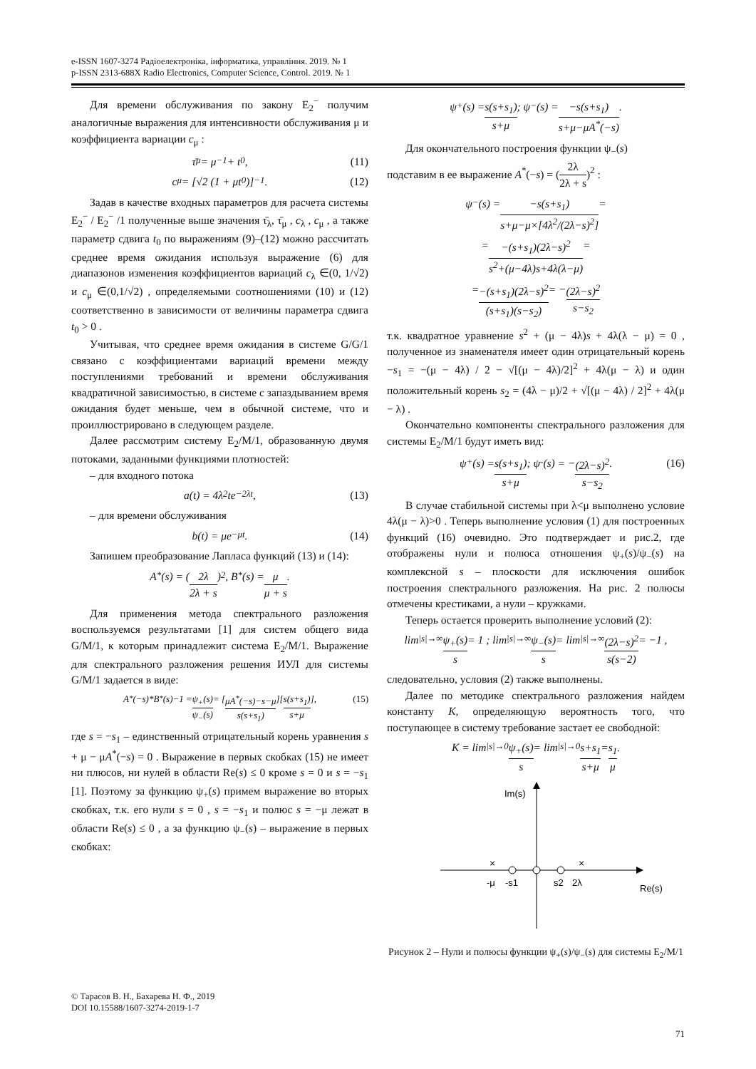e-ISSN 1607-3274 Радіоелектроніка, інформатика, управління. 2019. № 1
p-ISSN 2313-688X Radio Electronics, Computer Science, Control. 2019. № 1
Для времени обслуживания по закону E<sub>2</sub><sup>−</sup> получим аналогичные выражения для интенсивности обслуживания μ и коэффициента вариации c<sub>μ</sub> :
τ̄<sub>μ</sub> = μ<sup>−1</sup> + t<sub>0</sub> , (11)
c<sub>μ</sub> = [√2 (1 + μt<sub>0</sub>)]<sup>−1</sup> . (12)
Задав в качестве входных параметров для расчета системы E<sub>2</sub><sup>−</sup> / E<sub>2</sub><sup>−</sup> /1 полученные выше значения τ̄<sub>λ</sub>, τ̄<sub>μ</sub> , c<sub>λ</sub> , c<sub>μ</sub> , а также параметр сдвига t<sub>0</sub> по выражениям (9)–(12) можно рассчитать среднее время ожидания используя выражение (6) для диапазонов изменения коэффициентов вариаций c<sub>λ</sub> ∈(0, 1/√2) и c<sub>μ</sub> ∈(0,1/√2) , определяемыми соотношениями (10) и (12) соответственно в зависимости от величины параметра сдвига t<sub>0</sub> > 0 .
Учитывая, что среднее время ожидания в системе G/G/1 связано с коэффициентами вариаций времени между поступлениями требований и времени обслуживания квадратичной зависимостью, в системе с запаздыванием время ожидания будет меньше, чем в обычной системе, что и проиллюстрировано в следующем разделе.
Далее рассмотрим систему E<sub>2</sub>/M/1, образованную двумя потоками, заданными функциями плотностей:
– для входного потока
a(t) = 4λ<sup>2</sup>te<sup>−2λt</sup> , (13)
– для времени обслуживания
b(t) = μe<sup>−μt</sup> . (14)
Запишем преобразование Лапласа функций (13) и (14):
A<sup>*</sup>(s) = (2λ 2λ + s)<sup>2</sup>, B<sup>*</sup>(s) = μ μ + s .
Для применения метода спектрального разложения воспользуемся результатами [1] для систем общего вида G/M/1, к которым принадлежит система E<sub>2</sub>/M/1. Выражение для спектрального разложения решения ИУЛ для системы G/M/1 задается в виде:
A<sup>*</sup>(−s)*B<sup>*</sup>(s)−1 = ψ<sub>+</sub>(s) ψ<sub>−</sub>(s) = [μA<sup>*</sup>(−s)−s−μ s(s+s<sub>1</sub>)][s(s+s<sub>1</sub>) s+μ], (15)
где s = −s<sub>1</sub> – единственный отрицательный корень уравнения s + μ − μA<sup>*</sup>(−s) = 0 . Выражение в первых скобках (15) не имеет ни плюсов, ни нулей в области Re(s) ≤ 0 кроме s = 0 и s = −s<sub>1</sub> [1]. Поэтому за функцию ψ<sub>+</sub>(s) примем выражение во вторых скобках, т.к. его нули s = 0 , s = −s<sub>1</sub> и полюс s = −μ лежат в области Re(s) ≤ 0 , а за функцию ψ<sub>−</sub>(s) – выражение в первых скобках:
ψ<sub>+</sub>(s) = s(s+s<sub>1</sub>) s+μ ; ψ<sub>−</sub>(s) = −s(s+s<sub>1</sub>) s+μ−μA<sup>*</sup>(−s) .
Для окончательного построения функции ψ<sub>−</sub>(s)
подставим в ее выражение A<sup>*</sup>(−s) = (2λ 2λ + s)<sup>2</sup> :
ψ<sub>−</sub>(s) = −s(s+s<sub>1</sub>) s+μ−μ×[4λ<sup>2</sup>/(2λ−s)<sup>2</sup>] =
= −(s+s<sub>1</sub>)(2λ−s)<sup>2</sup> s<sup>2</sup>+(μ−4λ)s+4λ(λ−μ) =
= −(s+s<sub>1</sub>)(2λ−s)<sup>2</sup> (s+s<sub>1</sub>)(s−s<sub>2</sub>) = − (2λ−s)<sup>2</sup> s−s<sub>2</sub>
т.к. квадратное уравнение s<sup>2</sup> + (μ − 4λ)s + 4λ(λ − μ) = 0 , полученное из знаменателя имеет один отрицательный корень −s<sub>1</sub> = −(μ − 4λ) / 2 − √[(μ − 4λ)/2]<sup>2</sup> + 4λ(μ − λ) и один положительный корень s<sub>2</sub> = (4λ − μ)/2 + √[(μ − 4λ) / 2]<sup>2</sup> + 4λ(μ − λ) .
Окончательно компоненты спектрального разложения для системы E<sub>2</sub>/M/1 будут иметь вид:
ψ<sub>+</sub>(s) = s(s+s<sub>1</sub>) s+μ ; ψ<sub>-</sub>(s) = − (2λ−s)<sup>2</sup> s−s<sub>2</sub> . (16)
В случае стабильной системы при λ<μ выполнено условие 4λ(μ − λ)>0 . Теперь выполнение условия (1) для построенных функций (16) очевидно. Это подтверждает и рис.2, где отображены нули и полюса отношения ψ<sub>+</sub>(s)/ψ<sub>−</sub>(s) на комплексной s – плоскости для исключения ошибок построения спектрального разложения. На рис. 2 полюсы отмечены крестиками, а нули – кружками.
Теперь остается проверить выполнение условий (2):
lim<sub>|s|→∞</sub> ψ<sub>+</sub>(s) s = 1 ; lim<sub>|s|→∞</sub> ψ<sub>−</sub>(s) s = lim<sub>|s|→∞</sub> (2λ−s)<sup>2</sup> s(s−2) = −1 ,
следовательно, условия (2) также выполнены.
Далее по методике спектрального разложения найдем константу K, определяющую вероятность того, что поступающее в систему требование застает ее свободной:
K = lim<sub>|s|→0</sub> ψ<sub>+</sub>(s) s = lim<sub>|s|→0</sub> s+s<sub>1</sub> s+μ = s<sub>1</sub> μ .
Im(s)
Re(s)
×
×
-μ
-s1
s2
2λ
Рисунок 2 – Нули и полюсы функции ψ<sub>+</sub>(s)/ψ<sub>−</sub>(s) для системы E<sub>2</sub>/M/1
© Тарасов В. Н., Бахарева Н. Ф., 2019
DOI 10.15588/1607-3274-2019-1-7
71